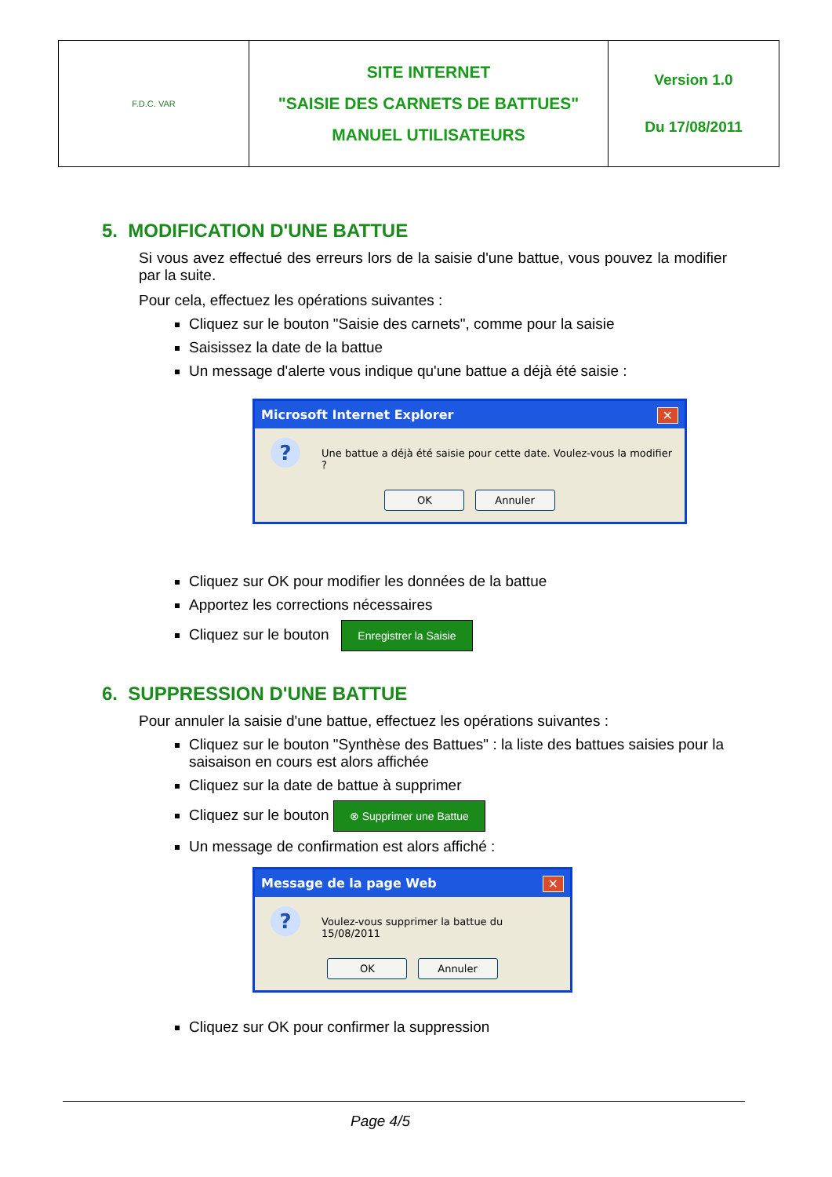| F.D.C. VAR | SITE INTERNET "SAISIE DES CARNETS DE BATTUES" MANUEL UTILISATEURS | Version 1.0 Du 17/08/2011 |
5. MODIFICATION D'UNE BATTUE
Si vous avez effectué des erreurs lors de la saisie d'une battue, vous pouvez la modifier par la suite.
Pour cela, effectuez les opérations suivantes :
Cliquez sur le bouton "Saisie des carnets", comme pour la saisie
Saisissez la date de la battue
Un message d'alerte vous indique qu'une battue a déjà été saisie :
Microsoft Internet Explorer ✕
? Une battue a déjà été saisie pour cette date. Voulez-vous la modifier ?
OK Annuler
Cliquez sur OK pour modifier les données de la battue
Apportez les corrections nécessaires
Cliquez sur le bouton Enregistrer la Saisie
6. SUPPRESSION D'UNE BATTUE
Pour annuler la saisie d'une battue, effectuez les opérations suivantes :
Cliquez sur le bouton "Synthèse des Battues" : la liste des battues saisies pour la saisaison en cours est alors affichée
Cliquez sur la date de battue à supprimer
Cliquez sur le bouton ⊗ Supprimer une Battue
Un message de confirmation est alors affiché :
Message de la page Web ✕
? Voulez-vous supprimer la battue du 15/08/2011
OK Annuler
Cliquez sur OK pour confirmer la suppression
Page 4/5